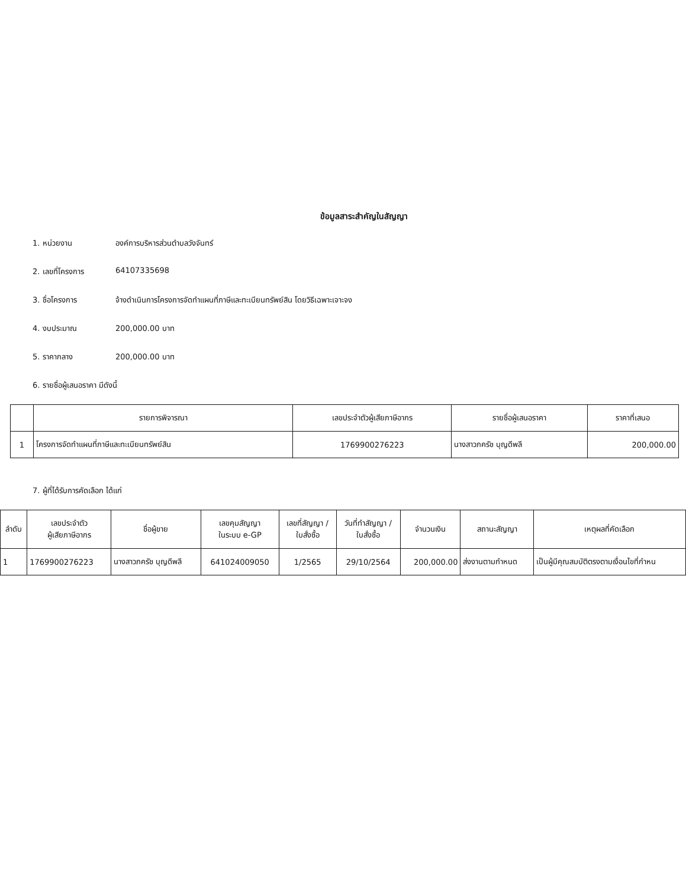ข้อมูลสาระสำคัญในสัญญา
1. หน่วยงาน องค์การบริหารส่วนตำบลวังจันทร์
2. เลขที่โครงการ 64107335698
3. ชื่อโครงการ จ้างดำเนินการโครงการจัดทำแผนที่ภาษีและทะเบียนทรัพย์สิน โดยวิธีเฉพาะเจาะจง
4. งบประมาณ 200,000.00 บาท
5. ราคากลาง 200,000.00 บาท
6. รายชื่อผู้เสนอราคา มีดังนี้
| | รายการพิจารณา | เลขประจำตัวผู้เสียภาษีอากร | รายชื่อผู้เสนอราคา | ราคาที่เสนอ |
| --- | --- | --- | --- | --- |
| 1 | โครงการจัดทำแผนที่ภาษีและทะเบียนทรัพย์สิน | 1769900276223 | นางสาวภครัช บุญดีพลี | 200,000.00 |
7. ผู้ที่ได้รับการคัดเลือก ได้แก่
| ลำดับ | เลขประจำตัว ผู้เสียภาษีอากร | ชื่อผู้ขาย | เลขคุมสัญญา ในระบบ e-GP | เลขที่สัญญา / ใบสั่งซื้อ | วันที่ทำสัญญา / ใบสั่งซื้อ | จำนวนเงิน | สถานะสัญญา | เหตุผลที่คัดเลือก |
| --- | --- | --- | --- | --- | --- | --- | --- | --- |
| 1 | 1769900276223 | นางสาวภครัช บุญดีพลี | 641024009050 | 1/2565 | 29/10/2564 | 200,000.00 | ส่งงานตามกำหนด | เป็นผู้มีคุณสมบัติตรงตามเงื่อนไขที่กำหน |